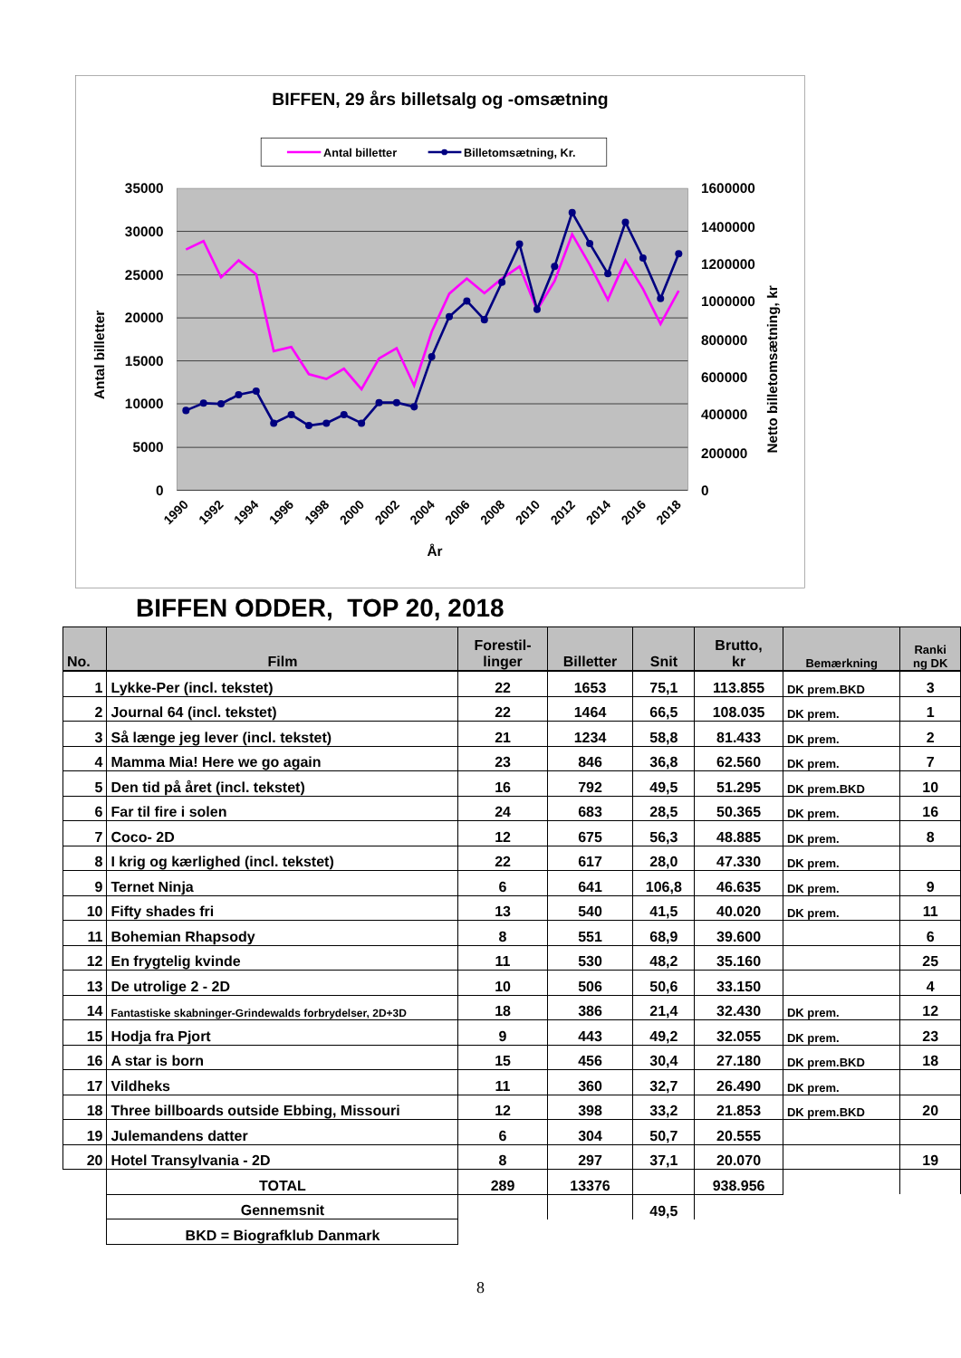BIFFEN, 29 års billetsalg og -omsætning
Antal billetter
Billetomsætning, Kr.
35000
30000
25000
20000
15000
10000
5000
0
1600000
1400000
1200000
1000000
800000
600000
400000
200000
0
Antal billetter
Netto billetomsætning, kr
1990
1992
1994
1996
1998
2000
2002
2004
2006
2008
2010
2012
2014
2016
2018
År
BIFFEN ODDER, TOP 20, 2018
| No. | Film | Forestil- linger | Billetter | Snit | Brutto, kr | Bemærkning | Ranki ng DK |
| --- | --- | --- | --- | --- | --- | --- | --- |
| 1 | Lykke-Per (incl. tekstet) | 22 | 1653 | 75,1 | 113.855 | DK prem.BKD | 3 |
| 2 | Journal 64 (incl. tekstet) | 22 | 1464 | 66,5 | 108.035 | DK prem. | 1 |
| 3 | Så længe jeg lever (incl. tekstet) | 21 | 1234 | 58,8 | 81.433 | DK prem. | 2 |
| 4 | Mamma Mia! Here we go again | 23 | 846 | 36,8 | 62.560 | DK prem. | 7 |
| 5 | Den tid på året (incl. tekstet) | 16 | 792 | 49,5 | 51.295 | DK prem.BKD | 10 |
| 6 | Far til fire i solen | 24 | 683 | 28,5 | 50.365 | DK prem. | 16 |
| 7 | Coco- 2D | 12 | 675 | 56,3 | 48.885 | DK prem. | 8 |
| 8 | I krig og kærlighed (incl. tekstet) | 22 | 617 | 28,0 | 47.330 | DK prem. | |
| 9 | Ternet Ninja | 6 | 641 | 106,8 | 46.635 | DK prem. | 9 |
| 10 | Fifty shades fri | 13 | 540 | 41,5 | 40.020 | DK prem. | 11 |
| 11 | Bohemian Rhapsody | 8 | 551 | 68,9 | 39.600 | | 6 |
| 12 | En frygtelig kvinde | 11 | 530 | 48,2 | 35.160 | | 25 |
| 13 | De utrolige 2 - 2D | 10 | 506 | 50,6 | 33.150 | | 4 |
| 14 | Fantastiske skabninger-Grindewalds forbrydelser, 2D+3D | 18 | 386 | 21,4 | 32.430 | DK prem. | 12 |
| 15 | Hodja fra Pjort | 9 | 443 | 49,2 | 32.055 | DK prem. | 23 |
| 16 | A star is born | 15 | 456 | 30,4 | 27.180 | DK prem.BKD | 18 |
| 17 | Vildheks | 11 | 360 | 32,7 | 26.490 | DK prem. | |
| 18 | Three billboards outside Ebbing, Missouri | 12 | 398 | 33,2 | 21.853 | DK prem.BKD | 20 |
| 19 | Julemandens datter | 6 | 304 | 50,7 | 20.555 | | |
| 20 | Hotel Transylvania - 2D | 8 | 297 | 37,1 | 20.070 | | 19 |
| | TOTAL | 289 | 13376 | | 938.956 | | |
| | Gennemsnit | | | 49,5 | | | |
| | BKD = Biografklub Danmark | | | | | | |
8